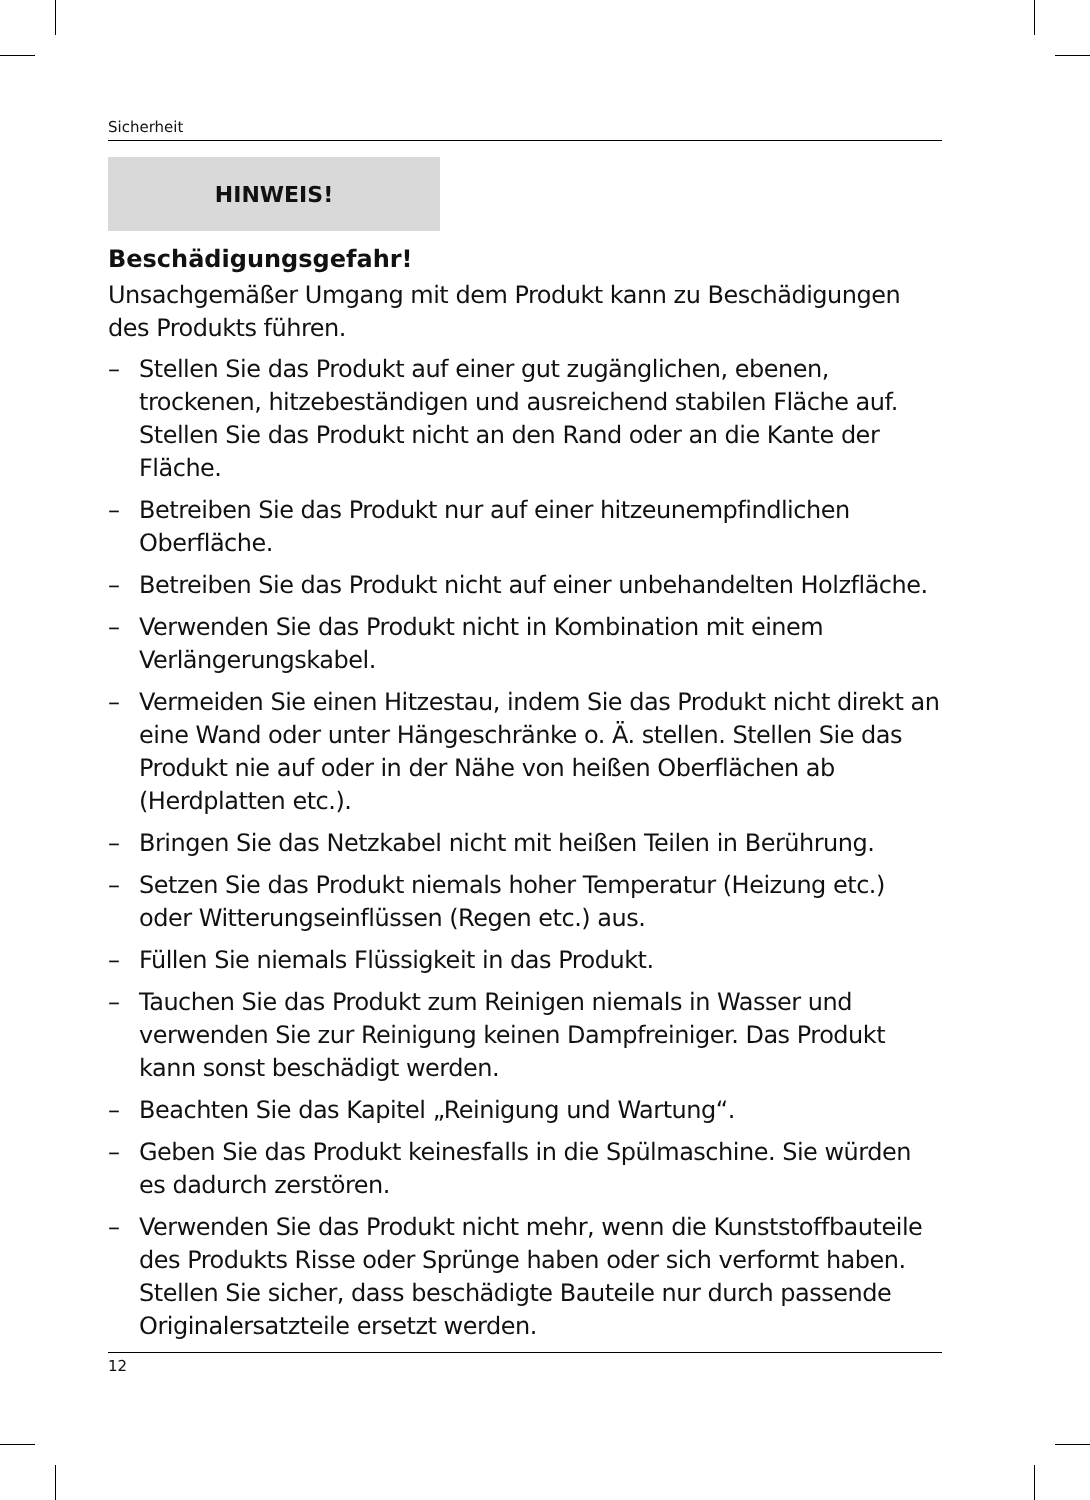Sicherheit
HINWEIS!
Beschädigungsgefahr!
Unsachgemäßer Umgang mit dem Produkt kann zu Beschädigungen des Produkts führen.
– Stellen Sie das Produkt auf einer gut zugänglichen, ebenen, trockenen, hitzebeständigen und ausreichend stabilen Fläche auf. Stellen Sie das Produkt nicht an den Rand oder an die Kante der Fläche.
– Betreiben Sie das Produkt nur auf einer hitzeunempfindlichen Oberfläche.
– Betreiben Sie das Produkt nicht auf einer unbehandelten Holzfläche.
– Verwenden Sie das Produkt nicht in Kombination mit einem Verlängerungskabel.
– Vermeiden Sie einen Hitzestau, indem Sie das Produkt nicht direkt an eine Wand oder unter Hängeschränke o. Ä. stellen. Stellen Sie das Produkt nie auf oder in der Nähe von heißen Oberflächen ab (Herdplatten etc.).
– Bringen Sie das Netzkabel nicht mit heißen Teilen in Berührung.
– Setzen Sie das Produkt niemals hoher Temperatur (Heizung etc.) oder Witterungseinflüssen (Regen etc.) aus.
– Füllen Sie niemals Flüssigkeit in das Produkt.
– Tauchen Sie das Produkt zum Reinigen niemals in Wasser und verwenden Sie zur Reinigung keinen Dampfreiniger. Das Produkt kann sonst beschädigt werden.
– Beachten Sie das Kapitel „Reinigung und Wartung“.
– Geben Sie das Produkt keinesfalls in die Spülmaschine. Sie würden es dadurch zerstören.
– Verwenden Sie das Produkt nicht mehr, wenn die Kunststoffbauteile des Produkts Risse oder Sprünge haben oder sich verformt haben. Stellen Sie sicher, dass beschädigte Bauteile nur durch passende Originalersatzteile ersetzt werden.
12